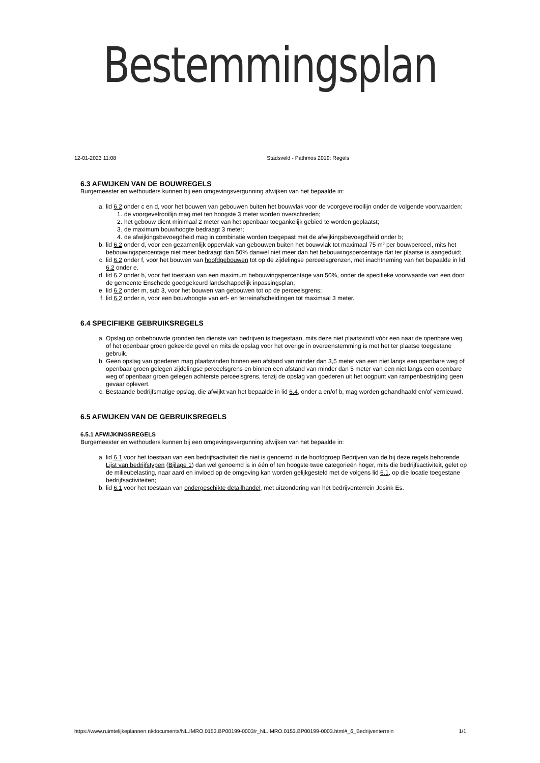Bestemmingsplan
12-01-2023 11:08 Stadsveld - Pathmos 2019: Regels
6.3 AFWIJKEN VAN DE BOUWREGELS
Burgemeester en wethouders kunnen bij een omgevingsvergunning afwijken van het bepaalde in:
a. lid 6.2 onder c en d, voor het bouwen van gebouwen buiten het bouwvlak voor de voorgevelrooilijn onder de volgende voorwaarden:
1. de voorgevelrooilijn mag met ten hoogste 3 meter worden overschreden;
2. het gebouw dient minimaal 2 meter van het openbaar toegankelijk gebied te worden geplaatst;
3. de maximum bouwhoogte bedraagt 3 meter;
4. de afwijkingsbevoegdheid mag in combinatie worden toegepast met de afwijkingsbevoegdheid onder b;
b. lid 6.2 onder d, voor een gezamenlijk oppervlak van gebouwen buiten het bouwvlak tot maximaal 75 m² per bouwperceel, mits het bebouwingspercentage niet meer bedraagt dan 50% danwel niet meer dan het bebouwingspercentage dat ter plaatse is aangeduid;
c. lid 6.2 onder f, voor het bouwen van hoofdgebouwen tot op de zijdelingse perceelsgrenzen, met inachtneming van het bepaalde in lid 6.2 onder e.
d. lid 6.2 onder h, voor het toestaan van een maximum bebouwingspercentage van 50%, onder de specifieke voorwaarde van een door de gemeente Enschede goedgekeurd landschappelijk inpassingsplan;
e. lid 6.2 onder m, sub 3, voor het bouwen van gebouwen tot op de perceelsgrens;
f. lid 6.2 onder n, voor een bouwhoogte van erf- en terreinafscheidingen tot maximaal 3 meter.
6.4 SPECIFIEKE GEBRUIKSREGELS
a. Opslag op onbebouwde gronden ten dienste van bedrijven is toegestaan, mits deze niet plaatsvindt vóór een naar de openbare weg of het openbaar groen gekeerde gevel en mits de opslag voor het overige in overeenstemming is met het ter plaatse toegestane gebruik.
b. Geen opslag van goederen mag plaatsvinden binnen een afstand van minder dan 3,5 meter van een niet langs een openbare weg of openbaar groen gelegen zijdelingse perceelsgrens en binnen een afstand van minder dan 5 meter van een niet langs een openbare weg of openbaar groen gelegen achterste perceelsgrens, tenzij de opslag van goederen uit het oogpunt van rampenbestrijding geen gevaar oplevert.
c. Bestaande bedrijfsmatige opslag, die afwijkt van het bepaalde in lid 6.4, onder a en/of b, mag worden gehandhaafd en/of vernieuwd.
6.5 AFWIJKEN VAN DE GEBRUIKSREGELS
6.5.1 AFWIJKINGSREGELS
Burgemeester en wethouders kunnen bij een omgevingsvergunning afwijken van het bepaalde in:
a. lid 6.1 voor het toestaan van een bedrijfsactiviteit die niet is genoemd in de hoofdgroep Bedrijven van de bij deze regels behorende Lijst van bedrijfstypen (Bijlage 1) dan wel genoemd is in één of ten hoogste twee categorieën hoger, mits die bedrijfsactiviteit, gelet op de milieubelasting, naar aard en invloed op de omgeving kan worden gelijkgesteld met de volgens lid 6.1, op die locatie toegestane bedrijfsactiviteiten;
b. lid 6.1 voor het toestaan van ondergeschikte detailhandel, met uitzondering van het bedrijventerrein Josink Es.
https://www.ruimtelijkeplannen.nl/documents/NL.IMRO.0153.BP00199-0003/r_NL.IMRO.0153.BP00199-0003.html#_6_Bedrijventerrein 1/1